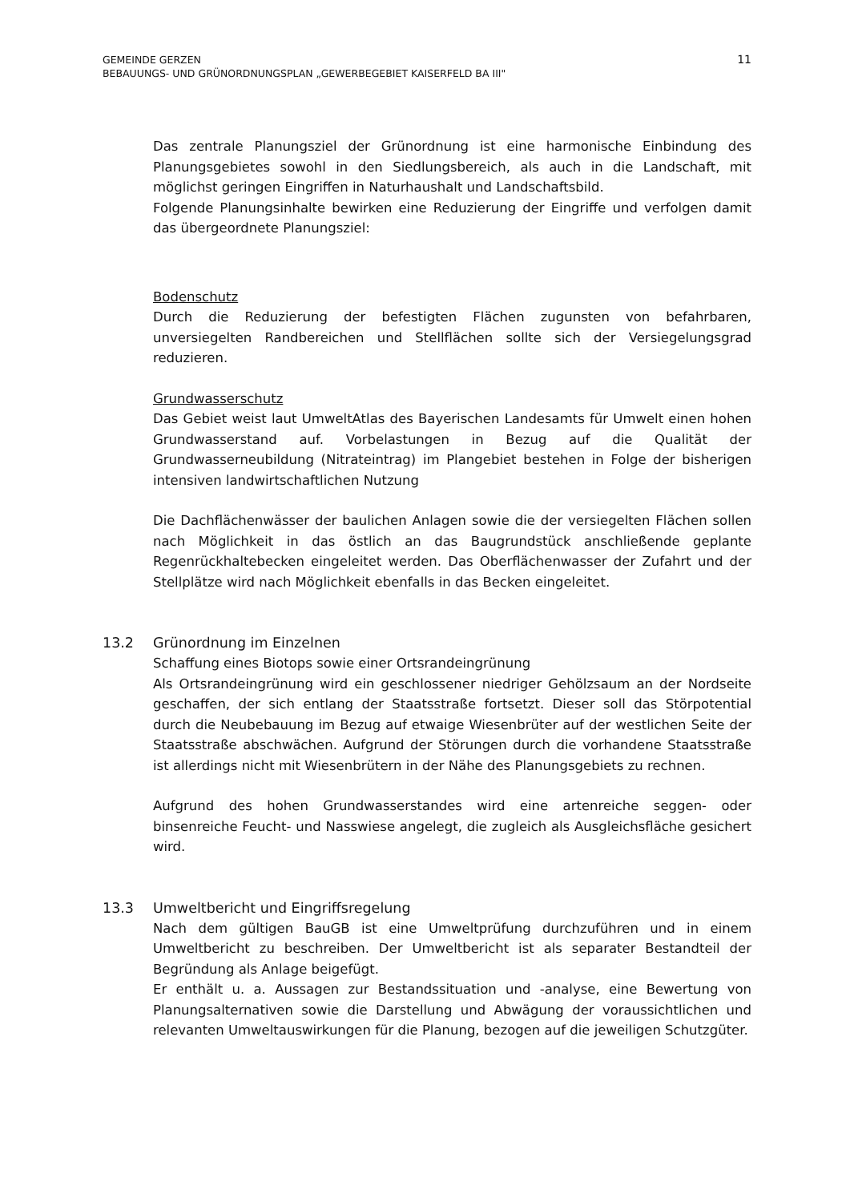11 GEMEINDE GERZEN
BEBAUUNGS- UND GRÜNORDNUNGSPLAN „GEWERBEGEBIET KAISERFELD BA III"
Das zentrale Planungsziel der Grünordnung ist eine harmonische Einbindung des Planungsgebietes sowohl in den Siedlungsbereich, als auch in die Landschaft, mit möglichst geringen Eingriffen in Naturhaushalt und Landschaftsbild.
Folgende Planungsinhalte bewirken eine Reduzierung der Eingriffe und verfolgen damit das übergeordnete Planungsziel:
Bodenschutz
Durch die Reduzierung der befestigten Flächen zugunsten von befahrbaren, unversiegelten Randbereichen und Stellflächen sollte sich der Versiegelungsgrad reduzieren.
Grundwasserschutz
Das Gebiet weist laut UmweltAtlas des Bayerischen Landesamts für Umwelt einen hohen Grundwasserstand auf. Vorbelastungen in Bezug auf die Qualität der Grundwasserneubildung (Nitrateintrag) im Plangebiet bestehen in Folge der bisherigen intensiven landwirtschaftlichen Nutzung
Die Dachflächenwässer der baulichen Anlagen sowie die der versiegelten Flächen sollen nach Möglichkeit in das östlich an das Baugrundstück anschließende geplante Regenrückhaltebecken eingeleitet werden. Das Oberflächenwasser der Zufahrt und der Stellplätze wird nach Möglichkeit ebenfalls in das Becken eingeleitet.
13.2 Grünordnung im Einzelnen
Schaffung eines Biotops sowie einer Ortsrandeingrünung
Als Ortsrandeingrünung wird ein geschlossener niedriger Gehölzsaum an der Nordseite geschaffen, der sich entlang der Staatsstraße fortsetzt. Dieser soll das Störpotential durch die Neubebauung im Bezug auf etwaige Wiesenbrüter auf der westlichen Seite der Staatsstraße abschwächen. Aufgrund der Störungen durch die vorhandene Staatsstraße ist allerdings nicht mit Wiesenbrütern in der Nähe des Planungsgebiets zu rechnen.
Aufgrund des hohen Grundwasserstandes wird eine artenreiche seggen- oder binsenreiche Feucht- und Nasswiese angelegt, die zugleich als Ausgleichsfläche gesichert wird.
13.3 Umweltbericht und Eingriffsregelung
Nach dem gültigen BauGB ist eine Umweltprüfung durchzuführen und in einem Umweltbericht zu beschreiben. Der Umweltbericht ist als separater Bestandteil der Begründung als Anlage beigefügt.
Er enthält u. a. Aussagen zur Bestandssituation und -analyse, eine Bewertung von Planungsalternativen sowie die Darstellung und Abwägung der voraussichtlichen und relevanten Umweltauswirkungen für die Planung, bezogen auf die jeweiligen Schutzgüter.